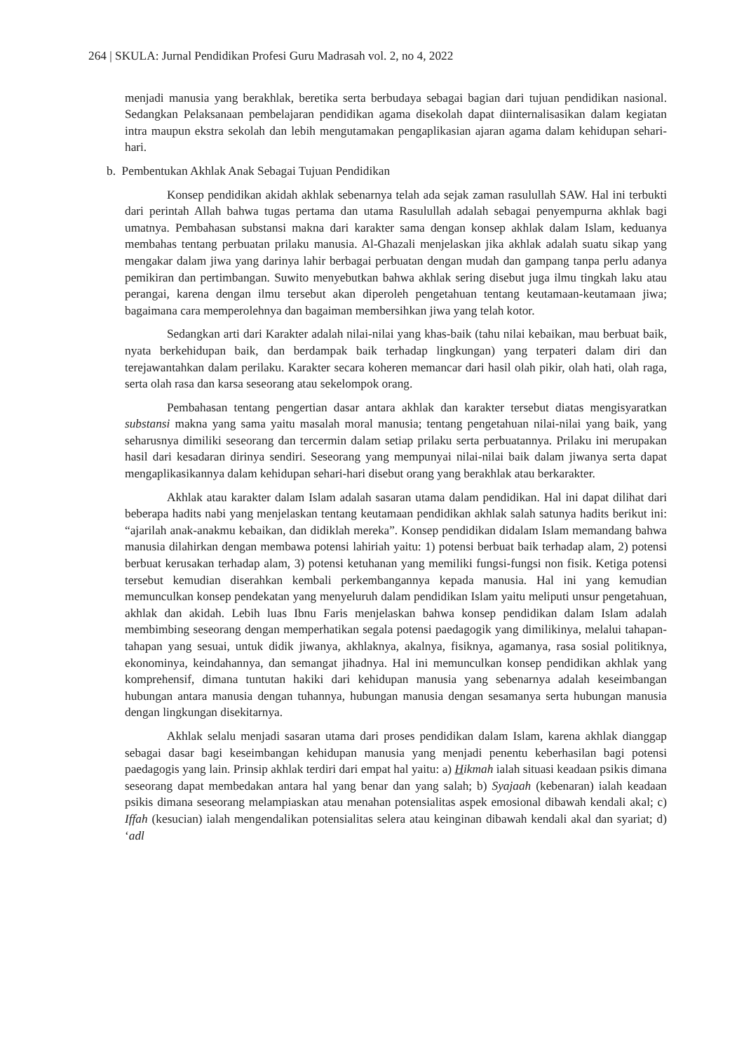264 | SKULA: Jurnal Pendidikan Profesi Guru Madrasah vol. 2, no 4, 2022
menjadi manusia yang berakhlak, beretika serta berbudaya sebagai bagian dari tujuan pendidikan nasional. Sedangkan Pelaksanaan pembelajaran pendidikan agama disekolah dapat diinternalisasikan dalam kegiatan intra maupun ekstra sekolah dan lebih mengutamakan pengaplikasian ajaran agama dalam kehidupan sehari-hari.
b. Pembentukan Akhlak Anak Sebagai Tujuan Pendidikan
Konsep pendidikan akidah akhlak sebenarnya telah ada sejak zaman rasulullah SAW. Hal ini terbukti dari perintah Allah bahwa tugas pertama dan utama Rasulullah adalah sebagai penyempurna akhlak bagi umatnya. Pembahasan substansi makna dari karakter sama dengan konsep akhlak dalam Islam, keduanya membahas tentang perbuatan prilaku manusia. Al-Ghazali menjelaskan jika akhlak adalah suatu sikap yang mengakar dalam jiwa yang darinya lahir berbagai perbuatan dengan mudah dan gampang tanpa perlu adanya pemikiran dan pertimbangan. Suwito menyebutkan bahwa akhlak sering disebut juga ilmu tingkah laku atau perangai, karena dengan ilmu tersebut akan diperoleh pengetahuan tentang keutamaan-keutamaan jiwa; bagaimana cara memperolehnya dan bagaiman membersihkan jiwa yang telah kotor.
Sedangkan arti dari Karakter adalah nilai-nilai yang khas-baik (tahu nilai kebaikan, mau berbuat baik, nyata berkehidupan baik, dan berdampak baik terhadap lingkungan) yang terpateri dalam diri dan terejawantahkan dalam perilaku. Karakter secara koheren memancar dari hasil olah pikir, olah hati, olah raga, serta olah rasa dan karsa seseorang atau sekelompok orang.
Pembahasan tentang pengertian dasar antara akhlak dan karakter tersebut diatas mengisyaratkan substansi makna yang sama yaitu masalah moral manusia; tentang pengetahuan nilai-nilai yang baik, yang seharusnya dimiliki seseorang dan tercermin dalam setiap prilaku serta perbuatannya. Prilaku ini merupakan hasil dari kesadaran dirinya sendiri. Seseorang yang mempunyai nilai-nilai baik dalam jiwanya serta dapat mengaplikasikannya dalam kehidupan sehari-hari disebut orang yang berakhlak atau berkarakter.
Akhlak atau karakter dalam Islam adalah sasaran utama dalam pendidikan. Hal ini dapat dilihat dari beberapa hadits nabi yang menjelaskan tentang keutamaan pendidikan akhlak salah satunya hadits berikut ini: “ajarilah anak-anakmu kebaikan, dan didiklah mereka”. Konsep pendidikan didalam Islam memandang bahwa manusia dilahirkan dengan membawa potensi lahiriah yaitu: 1) potensi berbuat baik terhadap alam, 2) potensi berbuat kerusakan terhadap alam, 3) potensi ketuhanan yang memiliki fungsi-fungsi non fisik. Ketiga potensi tersebut kemudian diserahkan kembali perkembangannya kepada manusia. Hal ini yang kemudian memunculkan konsep pendekatan yang menyeluruh dalam pendidikan Islam yaitu meliputi unsur pengetahuan, akhlak dan akidah. Lebih luas Ibnu Faris menjelaskan bahwa konsep pendidikan dalam Islam adalah membimbing seseorang dengan memperhatikan segala potensi paedagogik yang dimilikinya, melalui tahapan-tahapan yang sesuai, untuk didik jiwanya, akhlaknya, akalnya, fisiknya, agamanya, rasa sosial politiknya, ekonominya, keindahannya, dan semangat jihadnya. Hal ini memunculkan konsep pendidikan akhlak yang komprehensif, dimana tuntutan hakiki dari kehidupan manusia yang sebenarnya adalah keseimbangan hubungan antara manusia dengan tuhannya, hubungan manusia dengan sesamanya serta hubungan manusia dengan lingkungan disekitarnya.
Akhlak selalu menjadi sasaran utama dari proses pendidikan dalam Islam, karena akhlak dianggap sebagai dasar bagi keseimbangan kehidupan manusia yang menjadi penentu keberhasilan bagi potensi paedagogis yang lain. Prinsip akhlak terdiri dari empat hal yaitu: a) Hikmah ialah situasi keadaan psikis dimana seseorang dapat membedakan antara hal yang benar dan yang salah; b) Syajaah (kebenaran) ialah keadaan psikis dimana seseorang melampiaskan atau menahan potensialitas aspek emosional dibawah kendali akal; c) Iffah (kesucian) ialah mengendalikan potensialitas selera atau keinginan dibawah kendali akal dan syariat; d) ‘adl